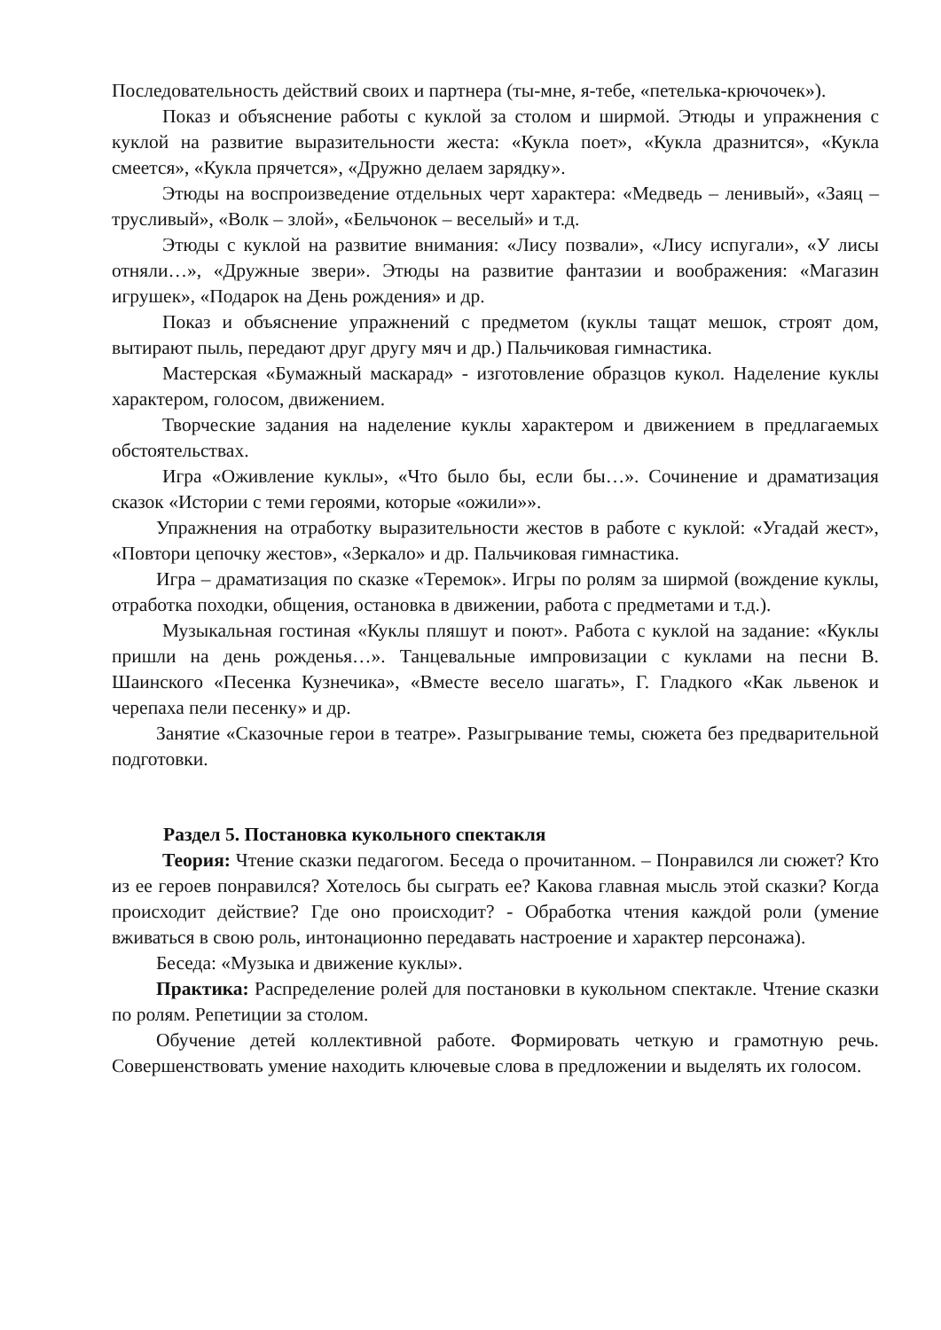Последовательность действий своих и партнера (ты-мне, я-тебе, «петелька-крючочек»).
Показ и объяснение работы с куклой за столом и ширмой. Этюды и упражнения с куклой на развитие выразительности жеста: «Кукла поет», «Кукла дразнится», «Кукла смеется», «Кукла прячется», «Дружно делаем зарядку».
Этюды на воспроизведение отдельных черт характера: «Медведь – ленивый», «Заяц – трусливый», «Волк – злой», «Бельчонок – веселый» и т.д.
Этюды с куклой на развитие внимания: «Лису позвали», «Лису испугали», «У лисы отняли…», «Дружные звери». Этюды на развитие фантазии и воображения: «Магазин игрушек», «Подарок на День рождения» и др.
Показ и объяснение упражнений с предметом (куклы тащат мешок, строят дом, вытирают пыль, передают друг другу мяч и др.) Пальчиковая гимнастика.
Мастерская «Бумажный маскарад» - изготовление образцов кукол. Наделение куклы характером, голосом, движением.
Творческие задания на наделение куклы характером и движением в предлагаемых обстоятельствах.
Игра «Оживление куклы», «Что было бы, если бы…». Сочинение и драматизация сказок «Истории с теми героями, которые «ожили»».
Упражнения на отработку выразительности жестов в работе с куклой: «Угадай жест», «Повтори цепочку жестов», «Зеркало» и др. Пальчиковая гимнастика.
Игра – драматизация по сказке «Теремок». Игры по ролям за ширмой (вождение куклы, отработка походки, общения, остановка в движении, работа с предметами и т.д.).
Музыкальная гостиная «Куклы пляшут и поют». Работа с куклой на задание: «Куклы пришли на день рожденья…». Танцевальные импровизации с куклами на песни В. Шаинского «Песенка Кузнечика», «Вместе весело шагать», Г. Гладкого «Как львенок и черепаха пели песенку» и др.
Занятие «Сказочные герои в театре». Разыгрывание темы, сюжета без предварительной подготовки.
Раздел 5. Постановка кукольного спектакля
Теория: Чтение сказки педагогом. Беседа о прочитанном. – Понравился ли сюжет? Кто из ее героев понравился? Хотелось бы сыграть ее? Какова главная мысль этой сказки? Когда происходит действие? Где оно происходит? - Обработка чтения каждой роли (умение вживаться в свою роль, интонационно передавать настроение и характер персонажа).
Беседа: «Музыка и движение куклы».
Практика: Распределение ролей для постановки в кукольном спектакле. Чтение сказки по ролям. Репетиции за столом.
Обучение детей коллективной работе. Формировать четкую и грамотную речь. Совершенствовать умение находить ключевые слова в предложении и выделять их голосом.